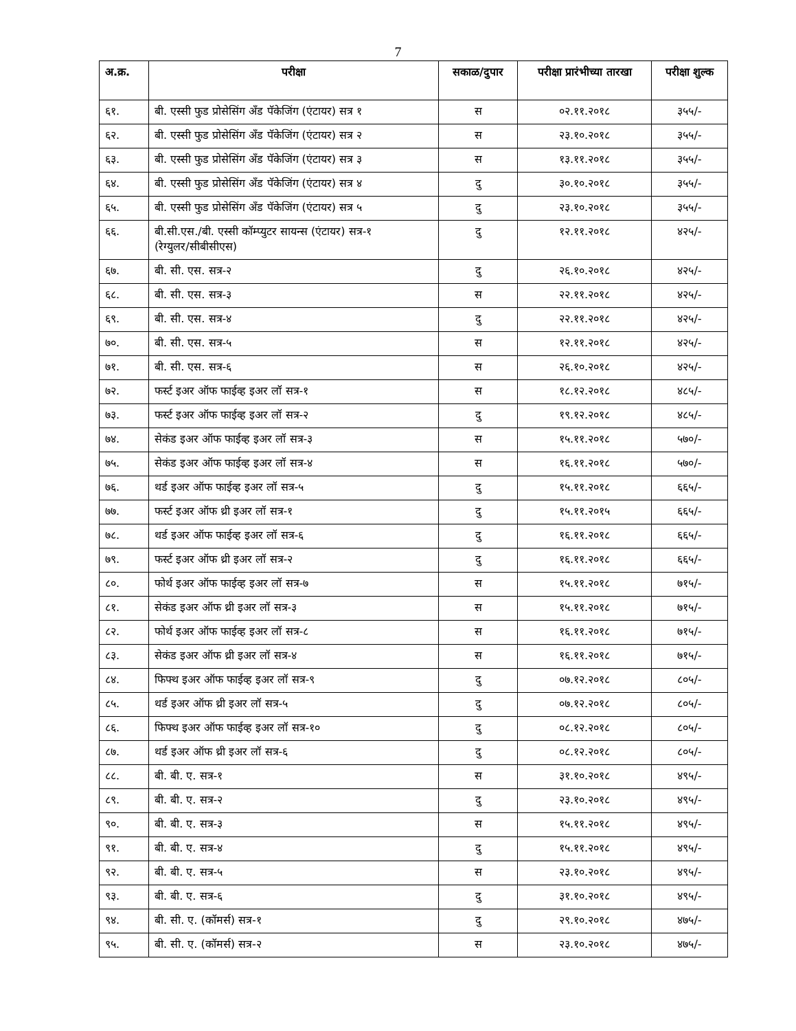7
| अ.क्र. | परीक्षा | सकाळ/दुपार | परीक्षा प्रारंभीच्या तारखा | परीक्षा शुल्क |
| --- | --- | --- | --- | --- |
| ६१. | बी. एस्सी फुड प्रोसेसिंग ॲंड पॅकेजिंग (एंटायर) सत्र १ | स | ०२.११.२०१८ | ३५५/- |
| ६२. | बी. एस्सी फुड प्रोसेसिंग ॲंड पॅकेजिंग (एंटायर) सत्र २ | स | २३.१०.२०१८ | ३५५/- |
| ६३. | बी. एस्सी फुड प्रोसेसिंग ॲंड पॅकेजिंग (एंटायर) सत्र ३ | स | १३.११.२०१८ | ३५५/- |
| ६४. | बी. एस्सी फुड प्रोसेसिंग ॲंड पॅकेजिंग (एंटायर) सत्र ४ | दु | ३०.१०.२०१८ | ३५५/- |
| ६५. | बी. एस्सी फुड प्रोसेसिंग ॲंड पॅकेजिंग (एंटायर) सत्र ५ | दु | २३.१०.२०१८ | ३५५/- |
| ६६. | बी.सी.एस./बी. एस्सी कॉम्प्युटर सायन्स (एंटायर) सत्र-१ (रेग्युलर/सीबीसीएस) | दु | १२.११.२०१८ | ४२५/- |
| ६७. | बी. सी. एस. सत्र-२ | दु | २६.१०.२०१८ | ४२५/- |
| ६८. | बी. सी. एस. सत्र-३ | स | २२.११.२०१८ | ४२५/- |
| ६९. | बी. सी. एस. सत्र-४ | दु | २२.११.२०१८ | ४२५/- |
| ७०. | बी. सी. एस. सत्र-५ | स | १२.११.२०१८ | ४२५/- |
| ७१. | बी. सी. एस. सत्र-६ | स | २६.१०.२०१८ | ४२५/- |
| ७२. | फर्स्ट इअर ऑफ फाईव्ह इअर लॉ सत्र-१ | स | १८.१२.२०१८ | ४८५/- |
| ७३. | फर्स्ट इअर ऑफ फाईव्ह इअर लॉ सत्र-२ | दु | १९.१२.२०१८ | ४८५/- |
| ७४. | सेकंड इअर ऑफ फाईव्ह इअर लॉ सत्र-३ | स | १५.११.२०१८ | ५७०/- |
| ७५. | सेकंड इअर ऑफ फाईव्ह इअर लॉ सत्र-४ | स | १६.११.२०१८ | ५७०/- |
| ७६. | थर्ड इअर ऑफ फाईव्ह इअर लॉ सत्र-५ | दु | १५.११.२०१८ | ६६५/- |
| ७७. | फर्स्ट इअर ऑफ थ्री इअर लॉ सत्र-१ | दु | १५.११.२०१५ | ६६५/- |
| ७८. | थर्ड इअर ऑफ फाईव्ह इअर लॉ सत्र-६ | दु | १६.११.२०१८ | ६६५/- |
| ७९. | फर्स्ट इअर ऑफ थ्री इअर लॉ सत्र-२ | दु | १६.११.२०१८ | ६६५/- |
| ८०. | फोर्थ इअर ऑफ फाईव्ह इअर लॉ सत्र-७ | स | १५.११.२०१८ | ७१५/- |
| ८१. | सेकंड इअर ऑफ थ्री इअर लॉ सत्र-३ | स | १५.११.२०१८ | ७१५/- |
| ८२. | फोर्थ इअर ऑफ फाईव्ह इअर लॉ सत्र-८ | स | १६.११.२०१८ | ७१५/- |
| ८३. | सेकंड इअर ऑफ थ्री इअर लॉ सत्र-४ | स | १६.११.२०१८ | ७१५/- |
| ८४. | फिफ्थ इअर ऑफ फाईव्ह इअर लॉ सत्र-९ | दु | ०७.१२.२०१८ | ८०५/- |
| ८५. | थर्ड इअर ऑफ थ्री इअर लॉ सत्र-५ | दु | ०७.१२.२०१८ | ८०५/- |
| ८६. | फिफ्थ इअर ऑफ फाईव्ह इअर लॉ सत्र-१० | दु | ०८.१२.२०१८ | ८०५/- |
| ८७. | थर्ड इअर ऑफ थ्री इअर लॉ सत्र-६ | दु | ०८.१२.२०१८ | ८०५/- |
| ८८. | बी. बी. ए. सत्र-१ | स | ३१.१०.२०१८ | ४९५/- |
| ८९. | बी. बी. ए. सत्र-२ | दु | २३.१०.२०१८ | ४९५/- |
| ९०. | बी. बी. ए. सत्र-३ | स | १५.११.२०१८ | ४९५/- |
| ९१. | बी. बी. ए. सत्र-४ | दु | १५.११.२०१८ | ४९५/- |
| ९२. | बी. बी. ए. सत्र-५ | स | २३.१०.२०१८ | ४९५/- |
| ९३. | बी. बी. ए. सत्र-६ | दु | ३१.१०.२०१८ | ४९५/- |
| ९४. | बी. सी. ए. (कॉमर्स) सत्र-१ | दु | २९.१०.२०१८ | ४७५/- |
| ९५. | बी. सी. ए. (कॉमर्स) सत्र-२ | स | २३.१०.२०१८ | ४७५/- |